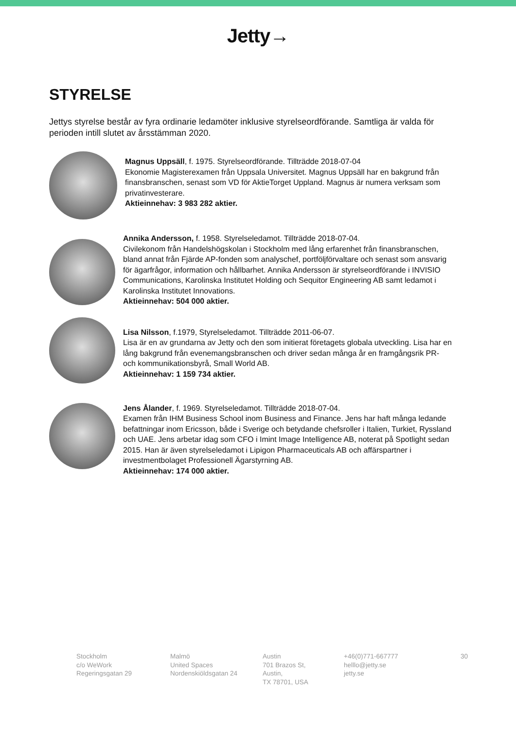Jetty→
STYRELSE
Jettys styrelse består av fyra ordinarie ledamöter inklusive styrelseordförande. Samtliga är valda för perioden intill slutet av årsstämman 2020.
Magnus Uppsäll, f. 1975. Styrelseordförande. Tillträdde 2018-07-04
Ekonomie Magisterexamen från Uppsala Universitet. Magnus Uppsäll har en bakgrund från finansbranschen, senast som VD för AktieTorget Uppland. Magnus är numera verksam som privatinvesterare.
Aktieinnehav: 3 983 282 aktier.
Annika Andersson, f. 1958. Styrelseledamot. Tillträdde 2018-07-04.
Civilekonom från Handelshögskolan i Stockholm med lång erfarenhet från finansbranschen, bland annat från Fjärde AP-fonden som analyschef, portföljförvaltare och senast som ansvarig för ägarfrågor, information och hållbarhet. Annika Andersson är styrelseordförande i INVISIO Communications, Karolinska Institutet Holding och Sequitor Engineering AB samt ledamot i Karolinska Institutet Innovations.
Aktieinnehav: 504 000 aktier.
Lisa Nilsson, f.1979, Styrelseledamot. Tillträdde 2011-06-07.
Lisa är en av grundarna av Jetty och den som initierat företagets globala utveckling. Lisa har en lång bakgrund från evenemangsbranschen och driver sedan många år en framgångsrik PR- och kommunikationsbyrå, Small World AB.
Aktieinnehav: 1 159 734 aktier.
Jens Ålander, f. 1969. Styrelseledamot. Tillträdde 2018-07-04.
Examen från IHM Business School inom Business and Finance. Jens har haft många ledande befattningar inom Ericsson, både i Sverige och betydande chefsroller i Italien, Turkiet, Ryssland och UAE. Jens arbetar idag som CFO i Imint Image Intelligence AB, noterat på Spotlight sedan 2015. Han är även styrelseledamot i Lipigon Pharmaceuticals AB och affärspartner i investmentbolaget Professionell Ägarstyrning AB.
Aktieinnehav: 174 000 aktier.
Stockholm
c/o WeWork
Regeringsgatan 29
Malmö
United Spaces
Nordenskiöldsgatan 24
Austin
701 Brazos St, Austin,
TX 78701, USA
+46(0)771-667777
helllo@jetty.se
jetty.se
30